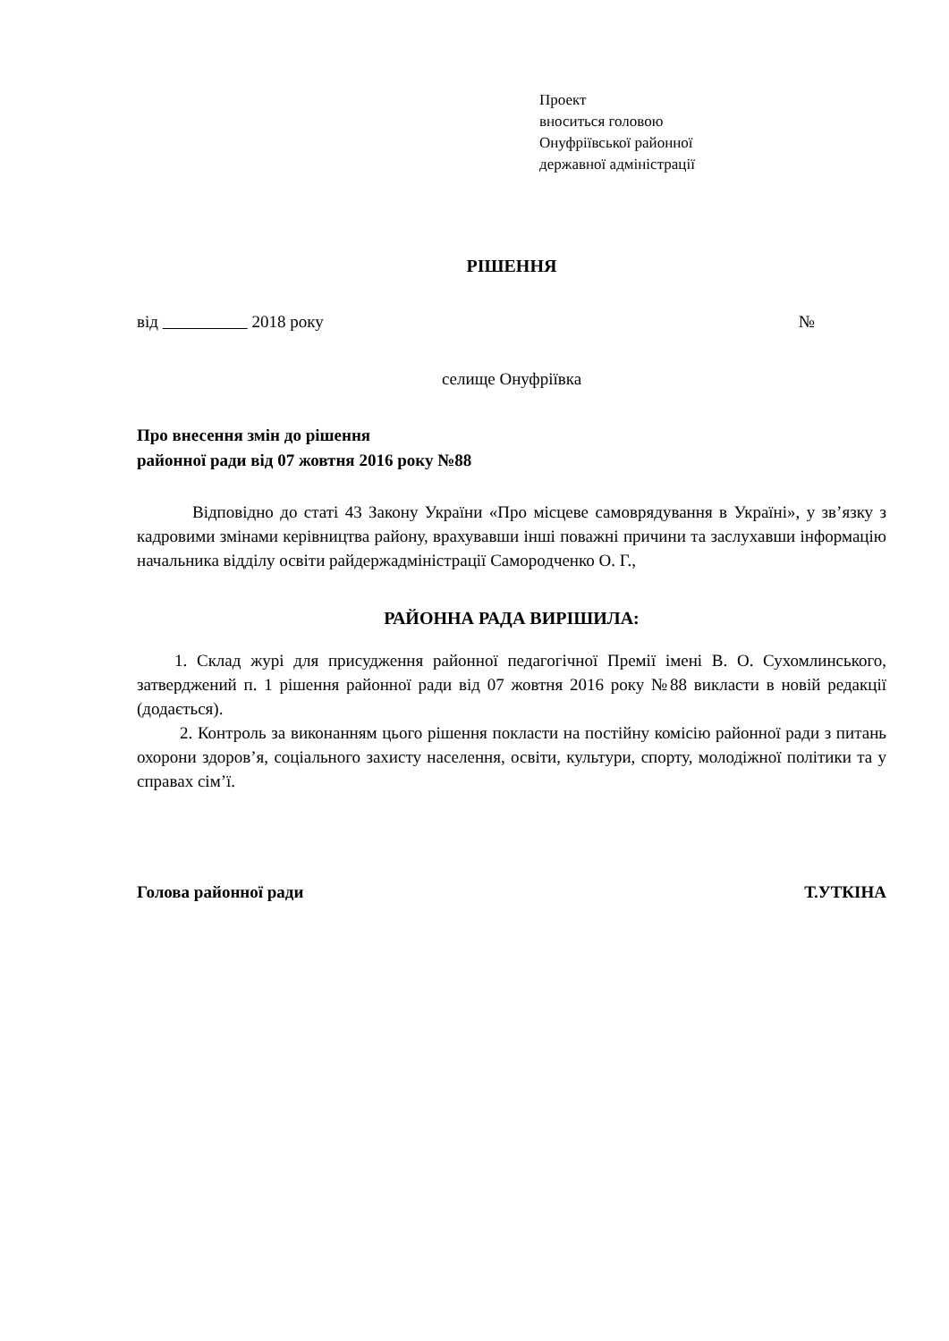Проект
вноситься головою
Онуфріївської районної
державної адміністрації
РІШЕННЯ
від 2018 року №
селище Онуфріївка
Про внесення змін до рішення
районної ради від 07 жовтня 2016 року №88
Відповідно до статі 43 Закону України «Про місцеве самоврядування в Україні», у зв’язку з кадровими змінами керівництва району, врахувавши інші поважні причини та заслухавши інформацію начальника відділу освіти райдержадміністрації Самородченко О. Г.,
РАЙОННА РАДА ВИРІШИЛА:
1. Склад журі для присудження районної педагогічної Премії імені В. О. Сухомлинського, затверджений п. 1 рішення районної ради від 07 жовтня 2016 року №88 викласти в новій редакції (додається).
2. Контроль за виконанням цього рішення покласти на постійну комісію районної ради з питань охорони здоров’я, соціального захисту населення, освіти, культури, спорту, молодіжної політики та у справах сім’ї.
Голова районної ради Т.УТКІНА